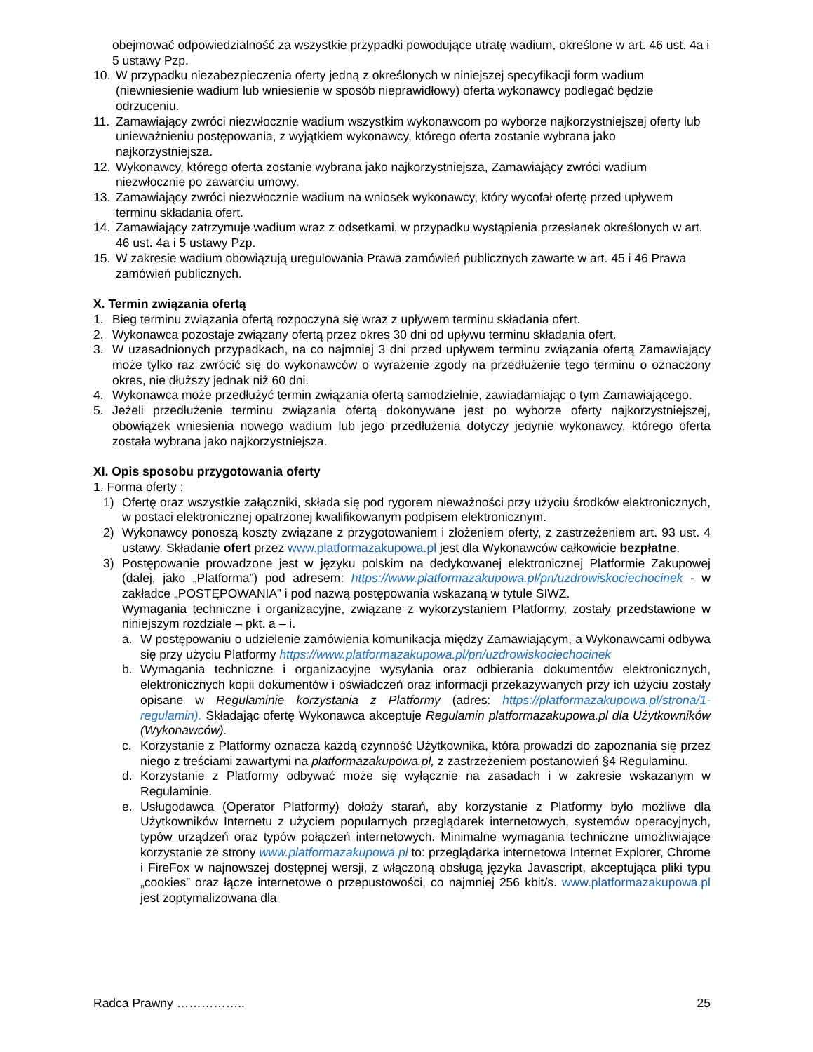obejmować odpowiedzialność za wszystkie przypadki powodujące utratę wadium, określone w art. 46 ust. 4a i 5 ustawy Pzp.
10. W przypadku niezabezpieczenia oferty jedną z określonych w niniejszej specyfikacji form wadium (niewniesienie wadium lub wniesienie w sposób nieprawidłowy) oferta wykonawcy podlegać będzie odrzuceniu.
11. Zamawiający zwróci niezwłocznie wadium wszystkim wykonawcom po wyborze najkorzystniejszej oferty lub unieważnieniu postępowania, z wyjątkiem wykonawcy, którego oferta zostanie wybrana jako najkorzystniejsza.
12. Wykonawcy, którego oferta zostanie wybrana jako najkorzystniejsza, Zamawiający zwróci wadium niezwłocznie po zawarciu umowy.
13. Zamawiający zwróci niezwłocznie wadium na wniosek wykonawcy, który wycofał ofertę przed upływem terminu składania ofert.
14. Zamawiający zatrzymuje wadium wraz z odsetkami, w przypadku wystąpienia przesłanek określonych w art. 46 ust. 4a i 5 ustawy Pzp.
15. W zakresie wadium obowiązują uregulowania Prawa zamówień publicznych zawarte w art. 45 i 46 Prawa zamówień publicznych.
X. Termin związania ofertą
1. Bieg terminu związania ofertą rozpoczyna się wraz z upływem terminu składania ofert.
2. Wykonawca pozostaje związany ofertą przez okres 30 dni od upływu terminu składania ofert.
3. W uzasadnionych przypadkach, na co najmniej 3 dni przed upływem terminu związania ofertą Zamawiający może tylko raz zwrócić się do wykonawców o wyrażenie zgody na przedłużenie tego terminu o oznaczony okres, nie dłuższy jednak niż 60 dni.
4. Wykonawca może przedłużyć termin związania ofertą samodzielnie, zawiadamiając o tym Zamawiającego.
5. Jeżeli przedłużenie terminu związania ofertą dokonywane jest po wyborze oferty najkorzystniejszej, obowiązek wniesienia nowego wadium lub jego przedłużenia dotyczy jedynie wykonawcy, którego oferta została wybrana jako najkorzystniejsza.
XI. Opis sposobu przygotowania oferty
1. Forma oferty :
1) Ofertę oraz wszystkie załączniki, składa się pod rygorem nieważności przy użyciu środków elektronicznych, w postaci elektronicznej opatrzonej kwalifikowanym podpisem elektronicznym.
2) Wykonawcy ponoszą koszty związane z przygotowaniem i złożeniem oferty, z zastrzeżeniem art. 93 ust. 4 ustawy. Składanie ofert przez www.platformazakupowa.pl jest dla Wykonawców całkowicie bezpłatne.
3) Postępowanie prowadzone jest w języku polskim na dedykowanej elektronicznej Platformie Zakupowej (dalej, jako „Platforma”) pod adresem: https://www.platformazakupowa.pl/pn/uzdrowiskociechocinek - w zakładce „POSTĘPOWANIA” i pod nazwą postępowania wskazaną w tytule SIWZ.
Wymagania techniczne i organizacyjne, związane z wykorzystaniem Platformy, zostały przedstawione w niniejszym rozdziale – pkt. a – i.
a. W postępowaniu o udzielenie zamówienia komunikacja między Zamawiającym, a Wykonawcami odbywa się przy użyciu Platformy https://www.platformazakupowa.pl/pn/uzdrowiskociechocinek
b. Wymagania techniczne i organizacyjne wysyłania oraz odbierania dokumentów elektronicznych, elektronicznych kopii dokumentów i oświadczeń oraz informacji przekazywanych przy ich użyciu zostały opisane w Regulaminie korzystania z Platformy (adres: https://platformazakupowa.pl/strona/1-regulamin). Składając ofertę Wykonawca akceptuje Regulamin platformazakupowa.pl dla Użytkowników (Wykonawców).
c. Korzystanie z Platformy oznacza każdą czynność Użytkownika, która prowadzi do zapoznania się przez niego z treściami zawartymi na platformazakupowa.pl, z zastrzeżeniem postanowień §4 Regulaminu.
d. Korzystanie z Platformy odbywać może się wyłącznie na zasadach i w zakresie wskazanym w Regulaminie.
e. Usługodawca (Operator Platformy) dołoży starań, aby korzystanie z Platformy było możliwe dla Użytkowników Internetu z użyciem popularnych przeglądarek internetowych, systemów operacyjnych, typów urządzeń oraz typów połączeń internetowych. Minimalne wymagania techniczne umożliwiające korzystanie ze strony www.platformazakupowa.pl to: przeglądarka internetowa Internet Explorer, Chrome i FireFox w najnowszej dostępnej wersji, z włączoną obsługą języka Javascript, akceptująca pliki typu „cookies” oraz łącze internetowe o przepustowości, co najmniej 256 kbit/s. www.platformazakupowa.pl jest zoptymalizowana dla
Radca Prawny …………….. 25